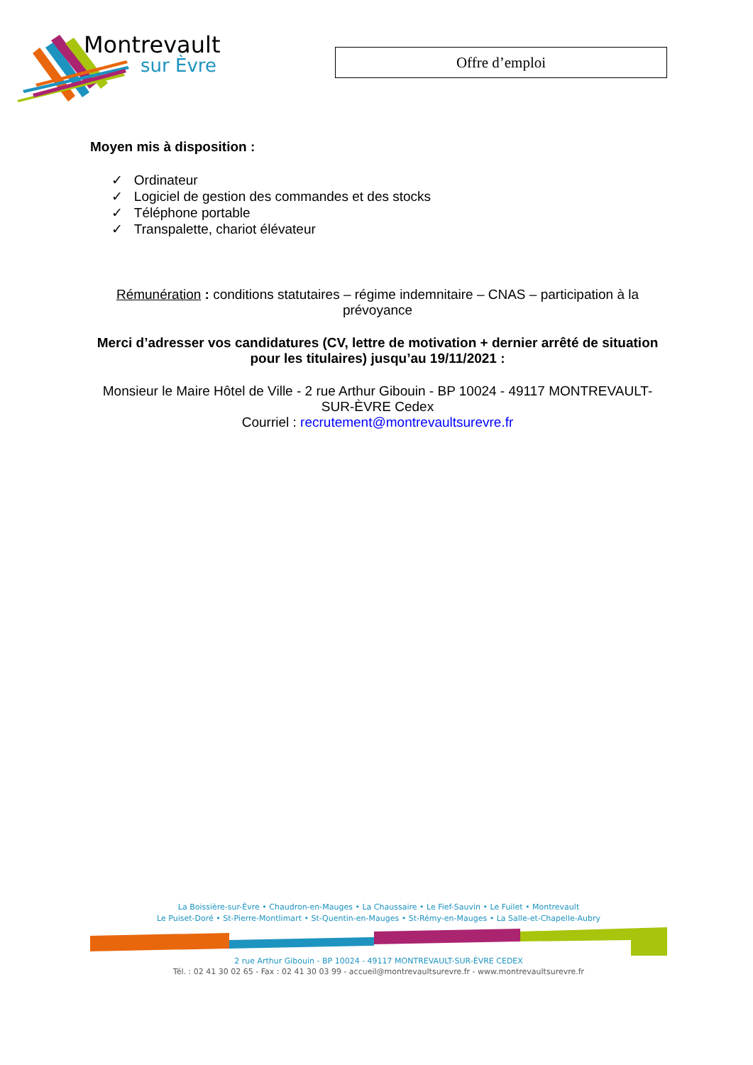Montrevault
sur Èvre Offre d’emploi
Moyen mis à disposition :
✓ Ordinateur
✓ Logiciel de gestion des commandes et des stocks
✓ Téléphone portable
✓ Transpalette, chariot élévateur
Rémunération : conditions statutaires – régime indemnitaire – CNAS – participation à la prévoyance
Merci d’adresser vos candidatures (CV, lettre de motivation + dernier arrêté de situation pour les titulaires) jusqu’au 19/11/2021 :
Monsieur le Maire Hôtel de Ville - 2 rue Arthur Gibouin - BP 10024 - 49117 MONTREVAULT-SUR-ÈVRE Cedex
Courriel : recrutement@montrevaultsurevre.fr
La Boissière-sur-Èvre • Chaudron-en-Mauges • La Chaussaire • Le Fief-Sauvin • Le Fuilet • Montrevault
Le Puiset-Doré • St-Pierre-Montlimart • St-Quentin-en-Mauges • St-Rémy-en-Mauges • La Salle-et-Chapelle-Aubry
2 rue Arthur Gibouin - BP 10024 - 49117 MONTREVAULT-SUR-ÈVRE CEDEX
Tél. : 02 41 30 02 65 - Fax : 02 41 30 03 99 - accueil@montrevaultsurevre.fr - www.montrevaultsurevre.fr